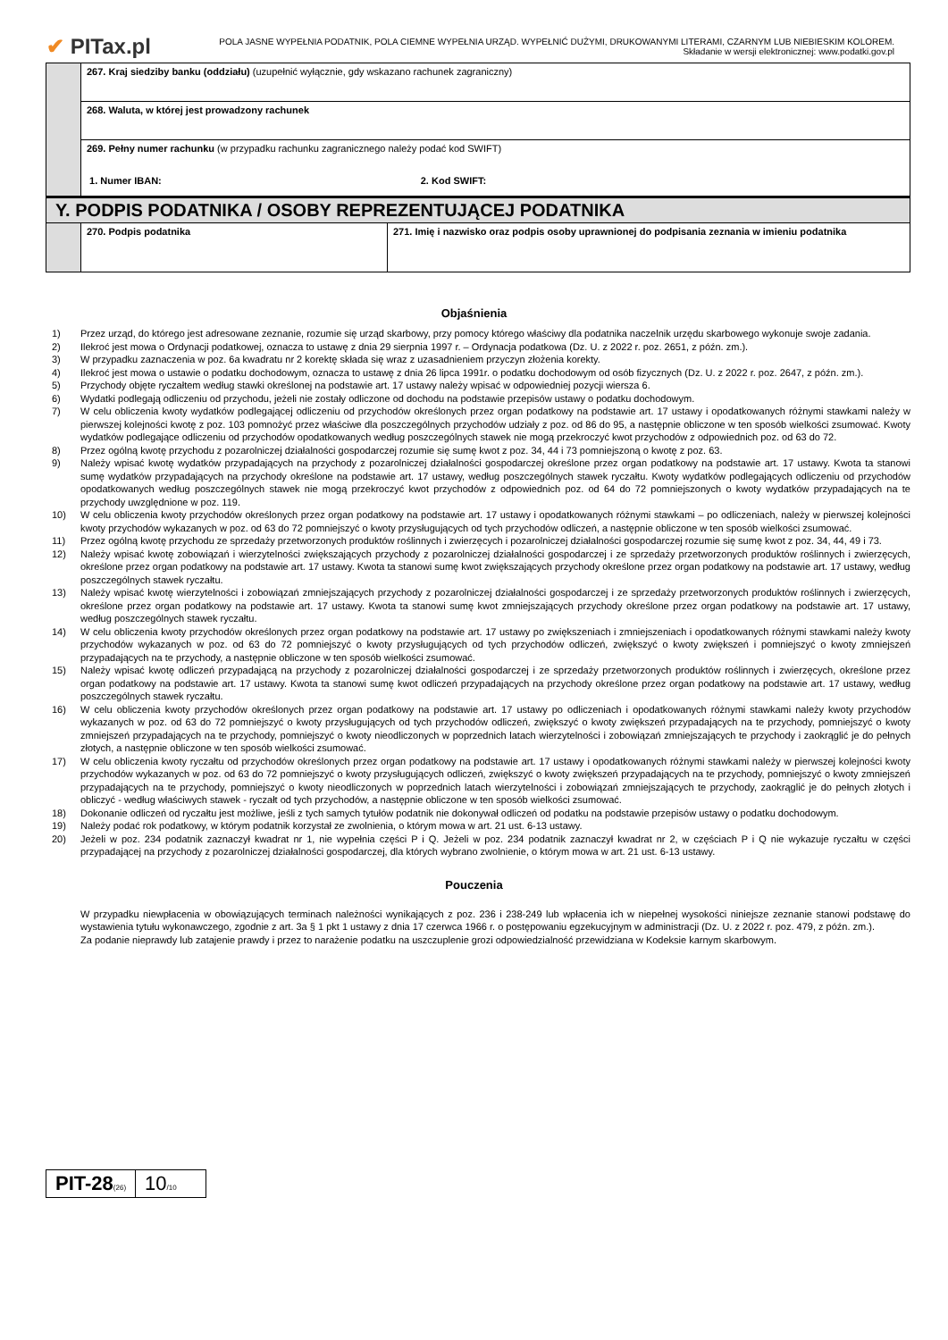✔ PITax.pl
POLA JASNE WYPEŁNIA PODATNIK, POLA CIEMNE WYPEŁNIA URZĄD. WYPEŁNIĆ DUŻYMI, DRUKOWANYMI LITERAMI, CZARNYM LUB NIEBIESKIM KOLOREM.
Składanie w wersji elektronicznej: www.podatki.gov.pl
| | 267. Kraj siedziby banku (oddziału) (uzupełnić wyłącznie, gdy wskazano rachunek zagraniczny) | |
| | 268. Waluta, w której jest prowadzony rachunek | |
| | 269. Pełny numer rachunku (w przypadku rachunku zagranicznego należy podać kod SWIFT) 1. Numer IBAN: 2. Kod SWIFT: | |
| Y. PODPIS PODATNIKA / OSOBY REPREZENTUJĄCEJ PODATNIKA | | |
| | 270. Podpis podatnika | 271. Imię i nazwisko oraz podpis osoby uprawnionej do podpisania zeznania w imieniu podatnika |
Objaśnienia
1) Przez urząd, do którego jest adresowane zeznanie, rozumie się urząd skarbowy, przy pomocy którego właściwy dla podatnika naczelnik urzędu skarbowego wykonuje swoje zadania.
2) Ilekroć jest mowa o Ordynacji podatkowej, oznacza to ustawę z dnia 29 sierpnia 1997 r. – Ordynacja podatkowa (Dz. U. z 2022 r. poz. 2651, z późn. zm.).
3) W przypadku zaznaczenia w poz. 6a kwadratu nr 2 korektę składa się wraz z uzasadnieniem przyczyn złożenia korekty.
4) Ilekroć jest mowa o ustawie o podatku dochodowym, oznacza to ustawę z dnia 26 lipca 1991r. o podatku dochodowym od osób fizycznych (Dz. U. z 2022 r. poz. 2647, z późn. zm.).
5) Przychody objęte ryczałtem według stawki określonej na podstawie art. 17 ustawy należy wpisać w odpowiedniej pozycji wiersza 6.
6) Wydatki podlegają odliczeniu od przychodu, jeżeli nie zostały odliczone od dochodu na podstawie przepisów ustawy o podatku dochodowym.
7) W celu obliczenia kwoty wydatków podlegającej odliczeniu od przychodów określonych przez organ podatkowy na podstawie art. 17 ustawy i opodatkowanych różnymi stawkami należy w pierwszej kolejności kwotę z poz. 103 pomnożyć przez właściwe dla poszczególnych przychodów udziały z poz. od 86 do 95, a następnie obliczone w ten sposób wielkości zsumować. Kwoty wydatków podlegające odliczeniu od przychodów opodatkowanych według poszczególnych stawek nie mogą przekroczyć kwot przychodów z odpowiednich poz. od 63 do 72.
8) Przez ogólną kwotę przychodu z pozarolniczej działalności gospodarczej rozumie się sumę kwot z poz. 34, 44 i 73 pomniejszoną o kwotę z poz. 63.
9) Należy wpisać kwotę wydatków przypadających na przychody z pozarolniczej działalności gospodarczej określone przez organ podatkowy na podstawie art. 17 ustawy. Kwota ta stanowi sumę wydatków przypadających na przychody określone na podstawie art. 17 ustawy, według poszczególnych stawek ryczałtu. Kwoty wydatków podlegających odliczeniu od przychodów opodatkowanych według poszczególnych stawek nie mogą przekroczyć kwot przychodów z odpowiednich poz. od 64 do 72 pomniejszonych o kwoty wydatków przypadających na te przychody uwzględnione w poz. 119.
10) W celu obliczenia kwoty przychodów określonych przez organ podatkowy na podstawie art. 17 ustawy i opodatkowanych różnymi stawkami – po odliczeniach, należy w pierwszej kolejności kwoty przychodów wykazanych w poz. od 63 do 72 pomniejszyć o kwoty przysługujących od tych przychodów odliczeń, a następnie obliczone w ten sposób wielkości zsumować.
11) Przez ogólną kwotę przychodu ze sprzedaży przetworzonych produktów roślinnych i zwierzęcych i pozarolniczej działalności gospodarczej rozumie się sumę kwot z poz. 34, 44, 49 i 73.
12) Należy wpisać kwotę zobowiązań i wierzytelności zwiększających przychody z pozarolniczej działalności gospodarczej i ze sprzedaży przetworzonych produktów roślinnych i zwierzęcych, określone przez organ podatkowy na podstawie art. 17 ustawy. Kwota ta stanowi sumę kwot zwiększających przychody określone przez organ podatkowy na podstawie art. 17 ustawy, według poszczególnych stawek ryczałtu.
13) Należy wpisać kwotę wierzytelności i zobowiązań zmniejszających przychody z pozarolniczej działalności gospodarczej i ze sprzedaży przetworzonych produktów roślinnych i zwierzęcych, określone przez organ podatkowy na podstawie art. 17 ustawy. Kwota ta stanowi sumę kwot zmniejszających przychody określone przez organ podatkowy na podstawie art. 17 ustawy, według poszczególnych stawek ryczałtu.
14) W celu obliczenia kwoty przychodów określonych przez organ podatkowy na podstawie art. 17 ustawy po zwiększeniach i zmniejszeniach i opodatkowanych różnymi stawkami należy kwoty przychodów wykazanych w poz. od 63 do 72 pomniejszyć o kwoty przysługujących od tych przychodów odliczeń, zwiększyć o kwoty zwiększeń i pomniejszyć o kwoty zmniejszeń przypadających na te przychody, a następnie obliczone w ten sposób wielkości zsumować.
15) Należy wpisać kwotę odliczeń przypadającą na przychody z pozarolniczej działalności gospodarczej i ze sprzedaży przetworzonych produktów roślinnych i zwierzęcych, określone przez organ podatkowy na podstawie art. 17 ustawy. Kwota ta stanowi sumę kwot odliczeń przypadających na przychody określone przez organ podatkowy na podstawie art. 17 ustawy, według poszczególnych stawek ryczałtu.
16) W celu obliczenia kwoty przychodów określonych przez organ podatkowy na podstawie art. 17 ustawy po odliczeniach i opodatkowanych różnymi stawkami należy kwoty przychodów wykazanych w poz. od 63 do 72 pomniejszyć o kwoty przysługujących od tych przychodów odliczeń, zwiększyć o kwoty zwiększeń przypadających na te przychody, pomniejszyć o kwoty zmniejszeń przypadających na te przychody, pomniejszyć o kwoty nieodliczonych w poprzednich latach wierzytelności i zobowiązań zmniejszających te przychody i zaokrąglić je do pełnych złotych, a następnie obliczone w ten sposób wielkości zsumować.
17) W celu obliczenia kwoty ryczałtu od przychodów określonych przez organ podatkowy na podstawie art. 17 ustawy i opodatkowanych różnymi stawkami należy w pierwszej kolejności kwoty przychodów wykazanych w poz. od 63 do 72 pomniejszyć o kwoty przysługujących odliczeń, zwiększyć o kwoty zwiększeń przypadających na te przychody, pomniejszyć o kwoty zmniejszeń przypadających na te przychody, pomniejszyć o kwoty nieodliczonych w poprzednich latach wierzytelności i zobowiązań zmniejszających te przychody, zaokrąglić je do pełnych złotych i obliczyć - według właściwych stawek - ryczałt od tych przychodów, a następnie obliczone w ten sposób wielkości zsumować.
18) Dokonanie odliczeń od ryczałtu jest możliwe, jeśli z tych samych tytułów podatnik nie dokonywał odliczeń od podatku na podstawie przepisów ustawy o podatku dochodowym.
19) Należy podać rok podatkowy, w którym podatnik korzystał ze zwolnienia, o którym mowa w art. 21 ust. 6-13 ustawy.
20) Jeżeli w poz. 234 podatnik zaznaczył kwadrat nr 1, nie wypełnia części P i Q. Jeżeli w poz. 234 podatnik zaznaczył kwadrat nr 2, w częściach P i Q nie wykazuje ryczałtu w części przypadającej na przychody z pozarolniczej działalności gospodarczej, dla których wybrano zwolnienie, o którym mowa w art. 21 ust. 6-13 ustawy.
Pouczenia
W przypadku niewpłacenia w obowiązujących terminach należności wynikających z poz. 236 i 238-249 lub wpłacenia ich w niepełnej wysokości niniejsze zeznanie stanowi podstawę do wystawienia tytułu wykonawczego, zgodnie z art. 3a § 1 pkt 1 ustawy z dnia 17 czerwca 1966 r. o postępowaniu egzekucyjnym w administracji (Dz. U. z 2022 r. poz. 479, z późn. zm.).
Za podanie nieprawdy lub zatajenie prawdy i przez to narażenie podatku na uszczuplenie grozi odpowiedzialność przewidziana w Kodeksie karnym skarbowym.
PIT-28(26)
10/10